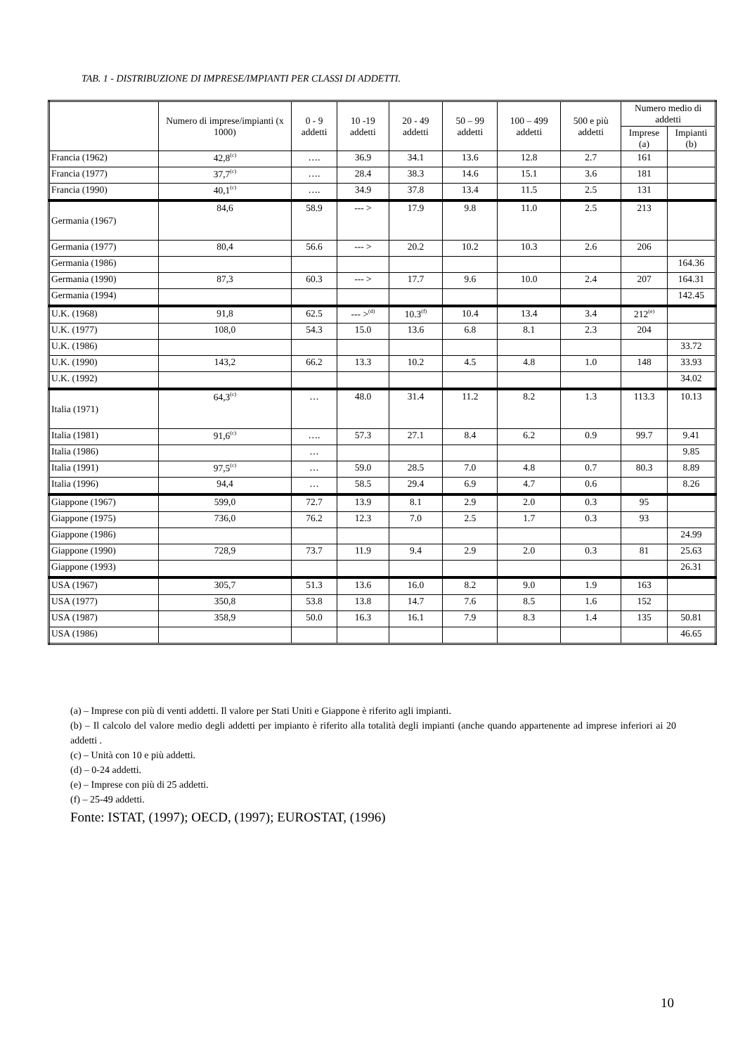TAB. 1 - DISTRIBUZIONE DI IMPRESE/IMPIANTI PER CLASSI DI ADDETTI.
| | Numero di imprese/impianti (x 1000) | 0 - 9 addetti | 10 -19 addetti | 20 - 49 addetti | 50 – 99 addetti | 100 – 499 addetti | 500 e più addetti | Numero medio di addetti | |
| --- | --- | --- | --- | --- | --- | --- | --- | --- | --- |
| | | | | | | | | Imprese (a) | Impianti (b) |
| Francia (1962) | 42,8<sup>(c)</sup> | …. | 36.9 | 34.1 | 13.6 | 12.8 | 2.7 | 161 | |
| Francia (1977) | 37,7<sup>(c)</sup> | …. | 28.4 | 38.3 | 14.6 | 15.1 | 3.6 | 181 | |
| Francia (1990) | 40,1<sup>(c)</sup> | …. | 34.9 | 37.8 | 13.4 | 11.5 | 2.5 | 131 | |
| Germania (1967) | 84,6 | 58.9 | --- > | 17.9 | 9.8 | 11.0 | 2.5 | 213 | |
| Germania (1977) | 80,4 | 56.6 | --- > | 20.2 | 10.2 | 10.3 | 2.6 | 206 | |
| Germania (1986) | | | | | | | | | 164.36 |
| Germania (1990) | 87,3 | 60.3 | --- > | 17.7 | 9.6 | 10.0 | 2.4 | 207 | 164.31 |
| Germania (1994) | | | | | | | | | 142.45 |
| U.K. (1968) | 91,8 | 62.5 | --- ><sup>(d)</sup> | 10.3<sup>(f)</sup> | 10.4 | 13.4 | 3.4 | 212<sup>(e)</sup> | |
| U.K. (1977) | 108,0 | 54.3 | 15.0 | 13.6 | 6.8 | 8.1 | 2.3 | 204 | |
| U.K. (1986) | | | | | | | | | 33.72 |
| U.K. (1990) | 143,2 | 66.2 | 13.3 | 10.2 | 4.5 | 4.8 | 1.0 | 148 | 33.93 |
| U.K. (1992) | | | | | | | | | 34.02 |
| Italia (1971) | 64,3<sup>(c)</sup> | … | 48.0 | 31.4 | 11.2 | 8.2 | 1.3 | 113.3 | 10.13 |
| Italia (1981) | 91,6<sup>(c)</sup> | …. | 57.3 | 27.1 | 8.4 | 6.2 | 0.9 | 99.7 | 9.41 |
| Italia (1986) | | … | | | | | | | 9.85 |
| Italia (1991) | 97,5<sup>(c)</sup> | … | 59.0 | 28.5 | 7.0 | 4.8 | 0.7 | 80.3 | 8.89 |
| Italia (1996) | 94,4 | … | 58.5 | 29.4 | 6.9 | 4.7 | 0.6 | | 8.26 |
| Giappone (1967) | 599,0 | 72.7 | 13.9 | 8.1 | 2.9 | 2.0 | 0.3 | 95 | |
| Giappone (1975) | 736,0 | 76.2 | 12.3 | 7.0 | 2.5 | 1.7 | 0.3 | 93 | |
| Giappone (1986) | | | | | | | | | 24.99 |
| Giappone (1990) | 728,9 | 73.7 | 11.9 | 9.4 | 2.9 | 2.0 | 0.3 | 81 | 25.63 |
| Giappone (1993) | | | | | | | | | 26.31 |
| USA (1967) | 305,7 | 51.3 | 13.6 | 16.0 | 8.2 | 9.0 | 1.9 | 163 | |
| USA (1977) | 350,8 | 53.8 | 13.8 | 14.7 | 7.6 | 8.5 | 1.6 | 152 | |
| USA (1987) | 358,9 | 50.0 | 16.3 | 16.1 | 7.9 | 8.3 | 1.4 | 135 | 50.81 |
| USA (1986) | | | | | | | | | 46.65 |
(a) – Imprese con più di venti addetti. Il valore per Stati Uniti e Giappone è riferito agli impianti.
(b) – Il calcolo del valore medio degli addetti per impianto è riferito alla totalità degli impianti (anche quando appartenente ad imprese inferiori ai 20 addetti .
(c) – Unità con 10 e più addetti.
(d) – 0-24 addetti.
(e) – Imprese con più di 25 addetti.
(f) – 25-49 addetti.
Fonte: ISTAT, (1997); OECD, (1997); EUROSTAT, (1996)
10